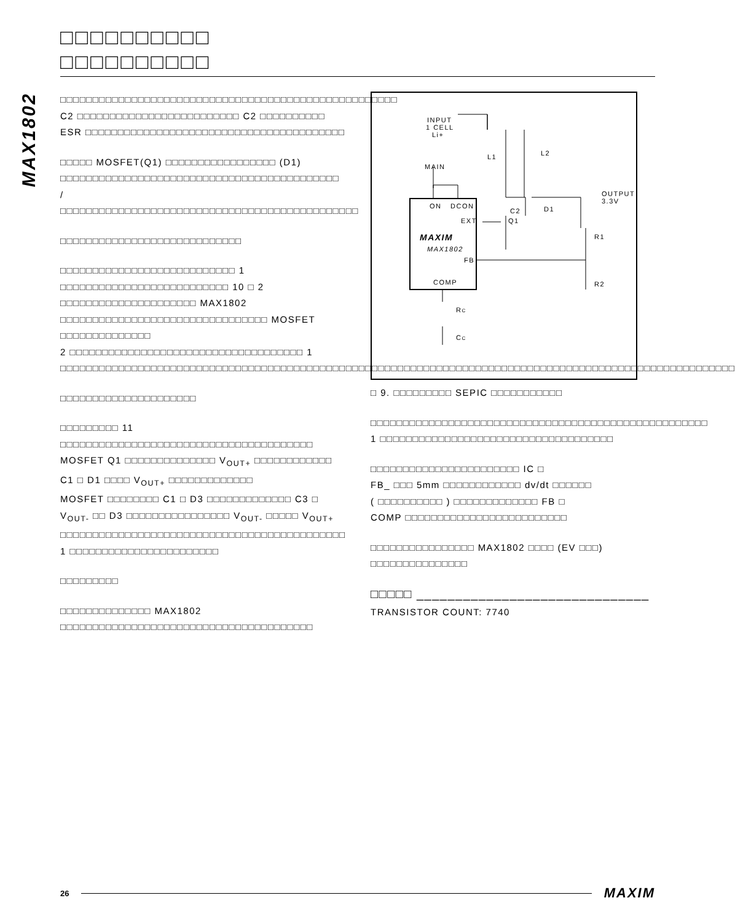MAX1802
□□□□□□□□□□
□□□□□□□□□□
□□□□□□□□□□□□□□□□□□□□□□□□□□□□□□□□□□□□□□□□□□□□□□□□□□□□ C2 □□□□□□□□□□□□□□□□□□□□□□□□□ C2 □□□□□□□□□□ ESR □□□□□□□□□□□□□□□□□□□□□□□□□□□□□□□□□□□□□□□□
□□□□□ MOSFET(Q1) □□□□□□□□□□□□□□□□□ (D1) □□□□□□□□□□□□□□□□□□□□□□□□□□□□□□□□□□□□□□□□□□□ / □□□□□□□□□□□□□□□□□□□□□□□□□□□□□□□□□□□□□□□□□□□□□□
□□□□□□□□□□□□□□□□□□□□□□□□□□□□
□□□□□□□□□□□□□□□□□□□□□□□□□□□ 1 □□□□□□□□□□□□□□□□□□□□□□□□□□ 10 □ 2 □□□□□□□□□□□□□□□□□□□□□ MAX1802 □□□□□□□□□□□□□□□□□□□□□□□□□□□□□□□□ MOSFET □□□□□□□□□□□□□□
2 □□□□□□□□□□□□□□□□□□□□□□□□□□□□□□□□□□□□ 1 □□□□□□□□□□□□□□□□□□□□□□□□□□□□□□□□□□□□□□□□□□□□□□□□□□□□□□□□□□□□□□□□□□□□□□□□□□□□□□□□□□□□□□□□□□□□□□□□□□□□□□□□
□□□□□□□□□□□□□□□□□□□□□
□□□□□□□□□ 11 □□□□□□□□□□□□□□□□□□□□□□□□□□□□□□□□□□□□□□□ MOSFET Q1 □□□□□□□□□□□□□□ V<sub>OUT+</sub> □□□□□□□□□□□□
C1 □ D1 □□□□ V<sub>OUT+</sub> □□□□□□□□□□□□□
MOSFET □□□□□□□□ C1 □ D3 □□□□□□□□□□□□□ C3 □ V<sub>OUT-</sub> □□ D3 □□□□□□□□□□□□□□□□ V<sub>OUT-</sub> □□□□□ V<sub>OUT+</sub> □□□□□□□□□□□□□□□□□□□□□□□□□□□□□□□□□□□□□□□□□□□□ 1 □□□□□□□□□□□□□□□□□□□□□□□
□□□□□□□□□
□□□□□□□□□□□□□□ MAX1802 □□□□□□□□□□□□□□□□□□□□□□□□□□□□□□□□□□□□□□□
INPUT
1 CELL
Li+
L1
L2
MAIN
OUTPUT
3.3V
ON
DCON
C2
D1
EXT
Q1
MAXIM
MAX1802
R1
FB
COMP
R2
RC
CC
□ 9. □□□□□□□□□ SEPIC □□□□□□□□□□□
□□□□□□□□□□□□□□□□□□□□□□□□□□□□□□□□□□□□□□□□□□□□□□□□□□□□ 1 □□□□□□□□□□□□□□□□□□□□□□□□□□□□□□□□□□□□
□□□□□□□□□□□□□□□□□□□□□□□ IC □
FB_ □□□ 5mm □□□□□□□□□□□□ dv/dt □□□□□□
( □□□□□□□□□□ ) □□□□□□□□□□□□□ FB □
COMP □□□□□□□□□□□□□□□□□□□□□□□□□
□□□□□□□□□□□□□□□□ MAX1802 □□□□ (EV □□□) □□□□□□□□□□□□□□□
□□□□□ ______________________________
TRANSISTOR COUNT: 7740
26 MAXIM